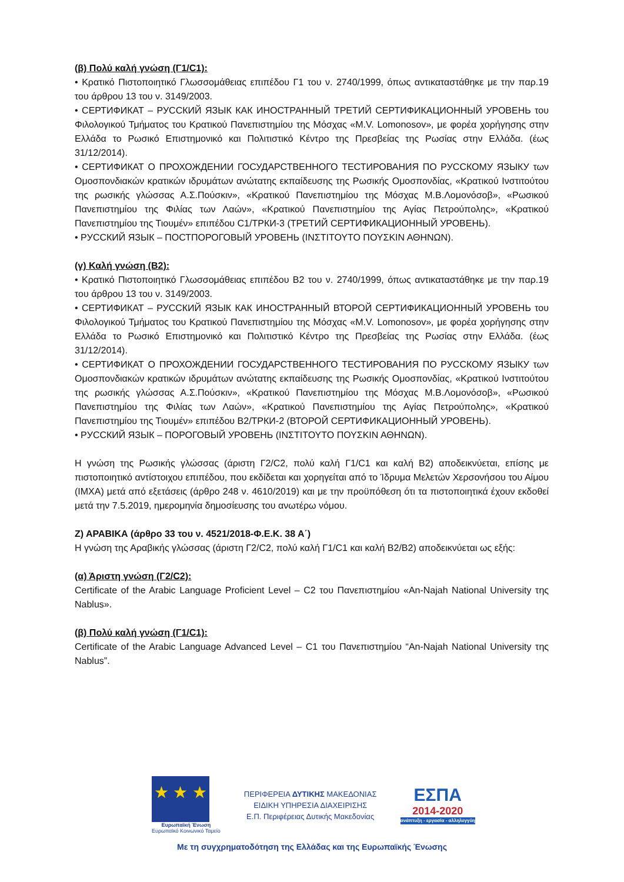(β) Πολύ καλή γνώση (Γ1/C1):
• Κρατικό Πιστοποιητικό Γλωσσομάθειας επιπέδου Γ1 του ν. 2740/1999, όπως αντικαταστάθηκε με την παρ.19 του άρθρου 13 του ν. 3149/2003.
• СЕРТИФИКАТ – РУССКИЙ ЯЗЫК КАК ИНОСТРАННЫЙ ТРЕТИЙ СЕРТИФИКАЦИОННЫЙ УРОВЕНЬ του Φιλολογικού Τμήματος του Κρατικού Πανεπιστημίου της Μόσχας «M.V. Lomonosov», με φορέα χορήγησης στην Ελλάδα το Ρωσικό Επιστημονικό και Πολιτιστικό Κέντρο της Πρεσβείας της Ρωσίας στην Ελλάδα. (έως 31/12/2014).
• СЕРТИФИКАТ О ПРОХОЖДЕНИИ ГОСУДАРСТВЕННОГО ТЕСТИРОВАНИЯ ПО РУССКОМУ ЯЗЫКУ των Ομοσπονδιακών κρατικών ιδρυμάτων ανώτατης εκπαίδευσης της Ρωσικής Ομοσπονδίας, «Κρατικού Ινστιτούτου της ρωσικής γλώσσας Α.Σ.Πούσκιν», «Κρατικού Πανεπιστημίου της Μόσχας Μ.Β.Λομονόσοβ», «Ρωσικού Πανεπιστημίου της Φιλίας των Λαών», «Κρατικού Πανεπιστημίου της Αγίας Πετρούπολης», «Κρατικού Πανεπιστημίου της Τιουμέν» επιπέδου C1/ТРКИ-3 (ТРЕТИЙ СЕРТИФИКАЦИОННЫЙ УРОВЕНЬ).
• PУССКИЙ ЯЗЫК – ПОСТПОРОГОВЫЙ УРОВЕНЬ (ΙΝΣΤΙΤΟΥΤΟ ΠΟΥΣΚΙΝ ΑΘΗΝΩΝ).
(γ) Καλή γνώση (Β2):
• Κρατικό Πιστοποιητικό Γλωσσομάθειας επιπέδου Β2 του ν. 2740/1999, όπως αντικαταστάθηκε με την παρ.19 του άρθρου 13 του ν. 3149/2003.
• СЕРТИФИКАТ – РУССКИЙ ЯЗЫК КАК ИНОСТРАННЫЙ ВТОРОЙ СЕРТИФИКАЦИОННЫЙ УРОВЕНЬ του Φιλολογικού Τμήματος του Κρατικού Πανεπιστημίου της Μόσχας «M.V. Lomonosov», με φορέα χορήγησης στην Ελλάδα το Ρωσικό Επιστημονικό και Πολιτιστικό Κέντρο της Πρεσβείας της Ρωσίας στην Ελλάδα. (έως 31/12/2014).
• СЕРТИФИКАТ О ПРОХОЖДЕНИИ ГОСУДАРСТВЕННОГО ТЕСТИРОВАНИЯ ПО РУССКОМУ ЯЗЫКУ των Ομοσπονδιακών κρατικών ιδρυμάτων ανώτατης εκπαίδευσης της Ρωσικής Ομοσπονδίας, «Κρατικού Ινστιτούτου της ρωσικής γλώσσας Α.Σ.Πούσκιν», «Κρατικού Πανεπιστημίου της Μόσχας Μ.Β.Λομονόσοβ», «Ρωσικού Πανεπιστημίου της Φιλίας των Λαών», «Κρατικού Πανεπιστημίου της Αγίας Πετρούπολης», «Κρατικού Πανεπιστημίου της Τιουμέν» επιπέδου Β2/ТРКИ-2 (ВТОРОЙ СЕРТИФИКАЦИОННЫЙ УРОВЕНЬ).
• PУССКИЙ ЯЗЫК – ПОРОГОВЫЙ УРОВЕНЬ (ΙΝΣΤΙΤΟΥΤΟ ΠΟΥΣΚΙΝ ΑΘΗΝΩΝ).
Η γνώση της Ρωσικής γλώσσας (άριστη Γ2/C2, πολύ καλή Γ1/C1 και καλή Β2) αποδεικνύεται, επίσης με πιστοποιητικό αντίστοιχου επιπέδου, που εκδίδεται και χορηγείται από το Ίδρυμα Μελετών Χερσονήσου του Αίμου (ΙΜΧΑ) μετά από εξετάσεις (άρθρο 248 ν. 4610/2019) και με την προϋπόθεση ότι τα πιστοποιητικά έχουν εκδοθεί μετά την 7.5.2019, ημερομηνία δημοσίευσης του ανωτέρω νόμου.
Ζ) ΑΡΑΒΙΚΑ (άρθρο 33 του ν. 4521/2018-Φ.Ε.Κ. 38 Α΄)
Η γνώση της Αραβικής γλώσσας (άριστη Γ2/C2, πολύ καλή Γ1/C1 και καλή Β2/B2) αποδεικνύεται ως εξής:
(α) Άριστη γνώση (Γ2/C2):
Certificate of the Arabic Language Proficient Level – C2 του Πανεπιστημίου «An-Najah National University της Nablus».
(β) Πολύ καλή γνώση (Γ1/C1):
Certificate of the Arabic Language Advanced Level – C1 του Πανεπιστημίου “An-Najah National University της Nablus”.
★ ★ ★
Ευρωπαϊκή Ένωση
Ευρωπαϊκό Κοινωνικό Ταμείο
ΠΕΡΙΦΕΡΕΙΑ ΔΥΤΙΚΗΣ ΜΑΚΕΔΟΝΙΑΣ
ΕΙΔΙΚΗ ΥΠΗΡΕΣΙΑ ΔΙΑΧΕΙΡΙΣΗΣ
Ε.Π. Περιφέρειας Δυτικής Μακεδονίας
ΕΣΠΑ
2014-2020
ανάπτυξη - εργασία - αλληλεγγύη
Με τη συγχρηματοδότηση της Ελλάδας και της Ευρωπαϊκής Ένωσης